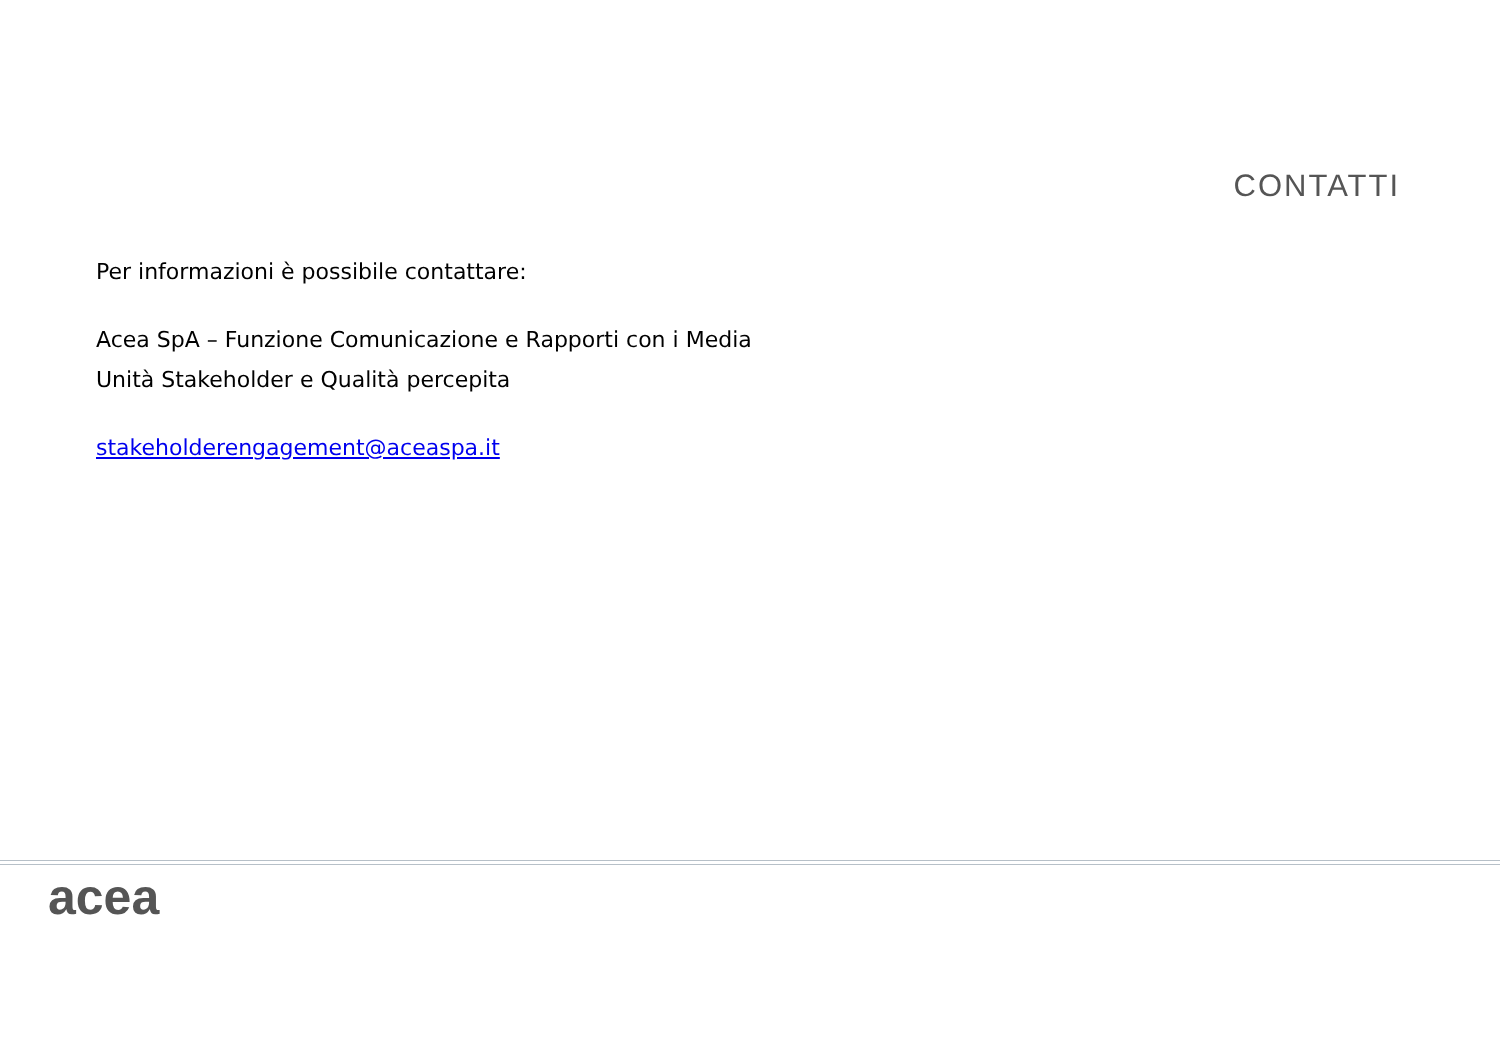CONTATTI
Per informazioni è possibile contattare:
Acea SpA – Funzione Comunicazione e Rapporti con i Media
Unità Stakeholder e Qualità percepita
stakeholderengagement@aceaspa.it
acea